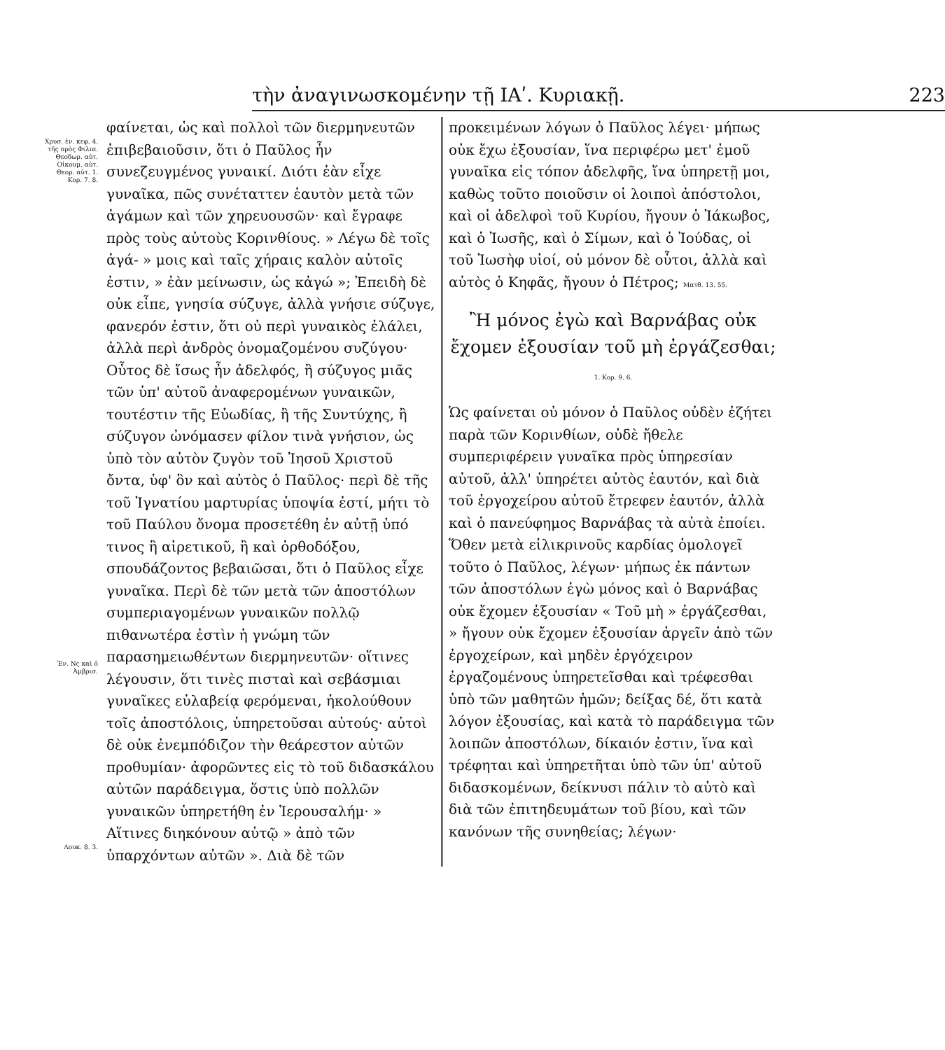τὴν ἀναγινωσκομένην τῇ ΙΑʹ. Κυριακῇ. 223
Χρυσ. ἑν. κεφ. 4. τῆς πρὸς Φιλιπ. Θεοδωρ. αὐτ. Οἰκουμ. αὐτ. Θεορ. αὐτ. 1. Κορ. 7. 8.
Ἐν. Νς καὶ ὁ Ἀμβρισ.
Λουκ. 8. 3.
φαίνεται, ὡς καὶ πολλοὶ τῶν διερμηνευτῶν ἐπιβεβαιοῦσιν, ὅτι ὁ Παῦλος ἦν συνεζευγμένος γυναικί. Διότι ἐὰν εἶχε γυναῖκα, πῶς συνέταττεν ἑαυτὸν μετὰ τῶν ἀγάμων καὶ τῶν χηρευουσῶν· καὶ ἔγραφε πρὸς τοὺς αὐτοὺς Κορινθίους. » Λέγω δὲ τοῖς ἀγά- » μοις καὶ ταῖς χήραις καλὸν αὐτοῖς ἐστιν, » ἐὰν μείνωσιν, ὡς κἀγώ »; Ἐπειδὴ δὲ οὐκ εἶπε, γνησία σύζυγε, ἀλλὰ γνήσιε σύζυγε, φανερόν ἐστιν, ὅτι οὐ περὶ γυναικὸς ἐλάλει, ἀλλὰ περὶ ἀνδρὸς ὀνομαζομένου συζύγου· Οὗτος δὲ ἴσως ἦν ἀδελφός, ἢ σύζυγος μιᾶς τῶν ὑπ' αὐτοῦ ἀναφερομένων γυναικῶν, τουτέστιν τῆς Εὐωδίας, ἢ τῆς Συντύχης, ἢ σύζυγον ὠνόμασεν φίλον τινὰ γνήσιον, ὡς ὑπὸ τὸν αὐτὸν ζυγὸν τοῦ Ἰησοῦ Χριστοῦ ὄντα, ὑφ' ὃν καὶ αὐτὸς ὁ Παῦλος· περὶ δὲ τῆς τοῦ Ἰγνατίου μαρτυρίας ὑποψία ἐστί, μήτι τὸ τοῦ Παύλου ὄνομα προσετέθη ἐν αὐτῇ ὑπό τινος ἢ αἱρετικοῦ, ἢ καὶ ὀρθοδόξου, σπουδάζοντος βεβαιῶσαι, ὅτι ὁ Παῦλος εἶχε γυναῖκα. Περὶ δὲ τῶν μετὰ τῶν ἀποστόλων συμπεριαγομένων γυναικῶν πολλῷ πιθανωτέρα ἐστὶν ἡ γνώμη τῶν παρασημειωθέντων διερμηνευτῶν· οἵτινες λέγουσιν, ὅτι τινὲς πισταὶ καὶ σεβάσμιαι γυναῖκες εὐλαβείᾳ φερόμεναι, ἠκολούθουν τοῖς ἀποστόλοις, ὑπηρετοῦσαι αὐτούς· αὐτοὶ δὲ οὐκ ἐνεμπόδιζον τὴν θεάρεστον αὐτῶν προθυμίαν· ἀφορῶντες εἰς τὸ τοῦ διδασκάλου αὐτῶν παράδειγμα, ὅστις ὑπὸ πολλῶν γυναικῶν ὑπηρετήθη ἐν Ἱερουσαλήμ· » Αἵτινες διηκόνουν αὐτῷ » ἀπὸ τῶν ὑπαρχόντων αὐτῶν ». Διὰ δὲ τῶν
προκειμένων λόγων ὁ Παῦλος λέγει· μήπως οὐκ ἔχω ἐξουσίαν, ἵνα περιφέρω μετ' ἐμοῦ γυναῖκα εἰς τόπον ἀδελφῆς, ἵνα ὑπηρετῇ μοι, καθὼς τοῦτο ποιοῦσιν οἱ λοιποὶ ἀπόστολοι, καὶ οἱ ἀδελφοὶ τοῦ Κυρίου, ἤγουν ὁ Ἰάκωβος, καὶ ὁ Ἰωσῆς, καὶ ὁ Σίμων, καὶ ὁ Ἰούδας, οἱ τοῦ Ἰωσὴφ υἱοί, οὐ μόνον δὲ οὗτοι, ἀλλὰ καὶ αὐτὸς ὁ Κηφᾶς, ἤγουν ὁ Πέτρος; Ματθ. 13. 55.
Ἢ μόνος ἐγὼ καὶ Βαρνάβας οὐκ ἔχομεν ἐξουσίαν τοῦ μὴ ἐργάζεσθαι; 1. Κορ. 9. 6.
Ὡς φαίνεται οὐ μόνον ὁ Παῦλος οὐδὲν ἐζήτει παρὰ τῶν Κορινθίων, οὐδὲ ἤθελε συμπεριφέρειν γυναῖκα πρὸς ὑπηρεσίαν αὐτοῦ, ἀλλ' ὑπηρέτει αὐτὸς ἑαυτόν, καὶ διὰ τοῦ ἐργοχείρου αὐτοῦ ἔτρεφεν ἑαυτόν, ἀλλὰ καὶ ὁ πανεύφημος Βαρνάβας τὰ αὐτὰ ἐποίει. Ὅθεν μετὰ εἰλικρινοῦς καρδίας ὁμολογεῖ τοῦτο ὁ Παῦλος, λέγων· μήπως ἐκ πάντων τῶν ἀποστόλων ἐγὼ μόνος καὶ ὁ Βαρνάβας οὐκ ἔχομεν ἐξουσίαν « Τοῦ μὴ » ἐργάζεσθαι, » ἤγουν οὐκ ἔχομεν ἐξουσίαν ἀργεῖν ἀπὸ τῶν ἐργοχείρων, καὶ μηδὲν ἐργόχειρον ἐργαζομένους ὑπηρετεῖσθαι καὶ τρέφεσθαι ὑπὸ τῶν μαθητῶν ἡμῶν; δείξας δέ, ὅτι κατὰ λόγον ἐξουσίας, καὶ κατὰ τὸ παράδειγμα τῶν λοιπῶν ἀποστόλων, δίκαιόν ἐστιν, ἵνα καὶ τρέφηται καὶ ὑπηρετῆται ὑπὸ τῶν ὑπ' αὐτοῦ διδασκομένων, δείκνυσι πάλιν τὸ αὐτὸ καὶ διὰ τῶν ἐπιτηδευμάτων τοῦ βίου, καὶ τῶν κανόνων τῆς συνηθείας; λέγων·